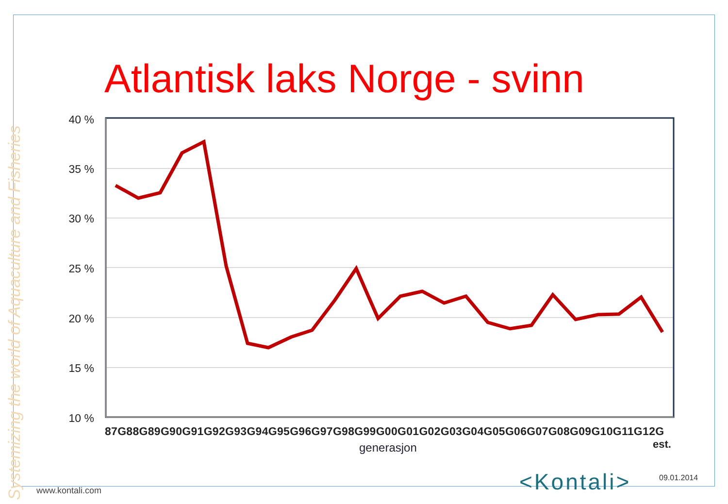Atlantisk laks Norge - svinn
40 %
35 %
30 %
25 %
20 %
15 %
10 %
87G88G89G90G91G92G93G94G95G96G97G98G99G00G01G02G03G04G05G06G07G08G09G10G11G12G
est.
generasjon
Systemizing the world of Aquaculture and Fisheries
www.kontali.com <Kontali> 09.01.2014